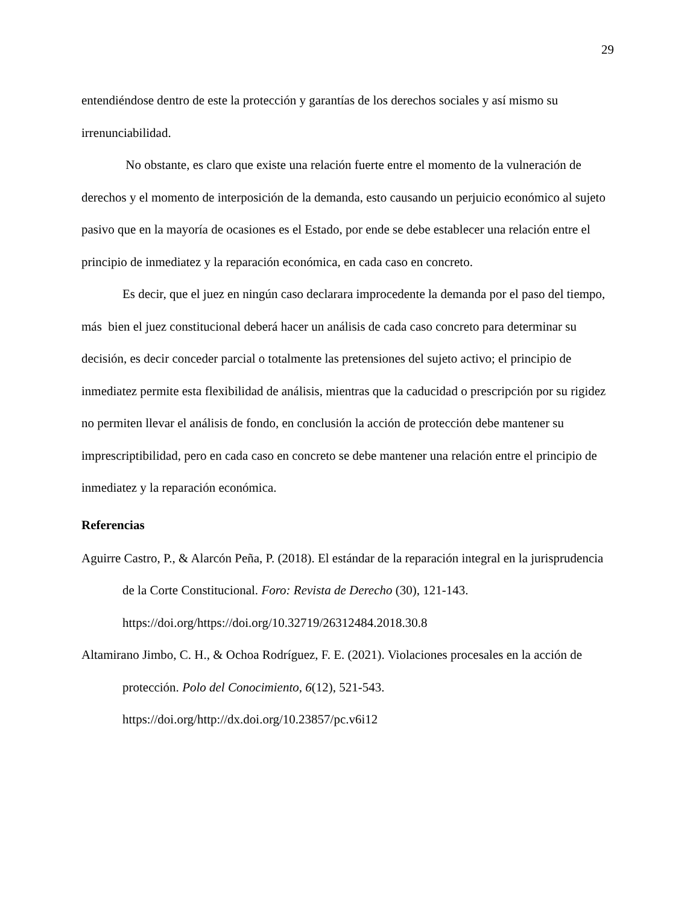29
entendiéndose dentro de este la protección y garantías de los derechos sociales y así mismo su irrenunciabilidad.
No obstante, es claro que existe una relación fuerte entre el momento de la vulneración de derechos y el momento de interposición de la demanda, esto causando un perjuicio económico al sujeto pasivo que en la mayoría de ocasiones es el Estado, por ende se debe establecer una relación entre el principio de inmediatez y la reparación económica, en cada caso en concreto.
Es decir, que el juez en ningún caso declarara improcedente la demanda por el paso del tiempo, más bien el juez constitucional deberá hacer un análisis de cada caso concreto para determinar su decisión, es decir conceder parcial o totalmente las pretensiones del sujeto activo; el principio de inmediatez permite esta flexibilidad de análisis, mientras que la caducidad o prescripción por su rigidez no permiten llevar el análisis de fondo, en conclusión la acción de protección debe mantener su imprescriptibilidad, pero en cada caso en concreto se debe mantener una relación entre el principio de inmediatez y la reparación económica.
Referencias
Aguirre Castro, P., & Alarcón Peña, P. (2018). El estándar de la reparación integral en la jurisprudencia de la Corte Constitucional. Foro: Revista de Derecho (30), 121-143. https://doi.org/https://doi.org/10.32719/26312484.2018.30.8
Altamirano Jimbo, C. H., & Ochoa Rodríguez, F. E. (2021). Violaciones procesales en la acción de protección. Polo del Conocimiento, 6(12), 521-543. https://doi.org/http://dx.doi.org/10.23857/pc.v6i12